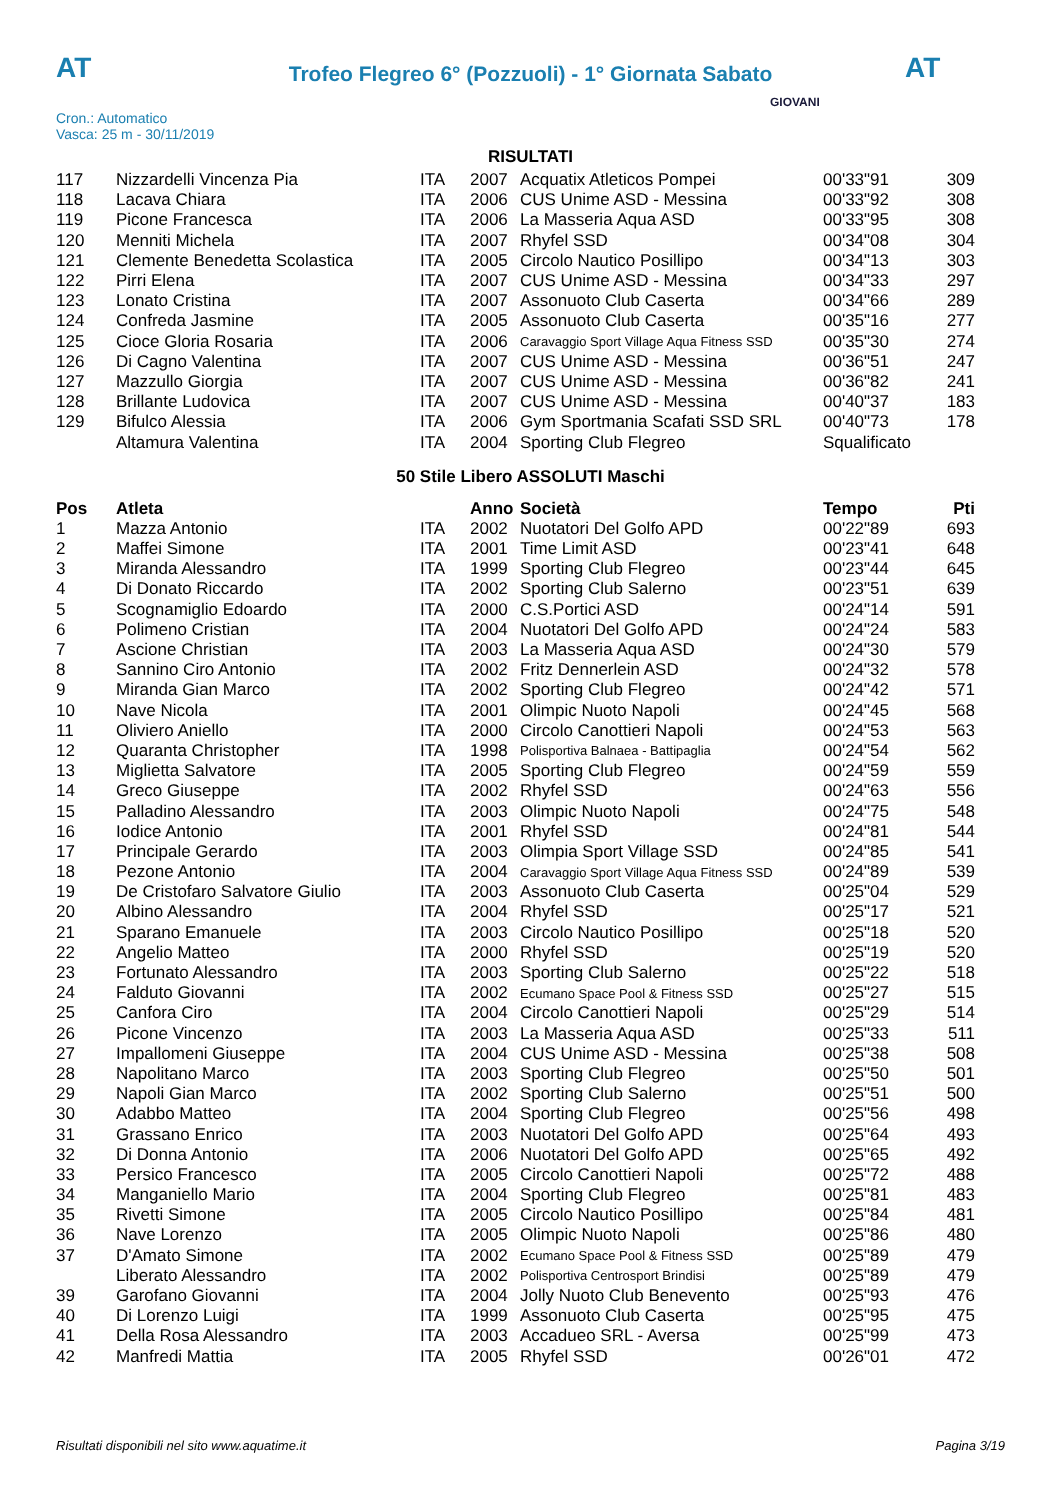AT
Trofeo Flegreo 6° (Pozzuoli) - 1° Giornata Sabato
AT
Cron.: Automatico
Vasca: 25 m - 30/11/2019
GIOVANI
RISULTATI
| 117 | Nizzardelli Vincenza Pia | ITA | 2007 | Acquatix Atleticos Pompei | 00'33"91 | 309 |
| 118 | Lacava Chiara | ITA | 2006 | CUS Unime ASD - Messina | 00'33"92 | 308 |
| 119 | Picone Francesca | ITA | 2006 | La Masseria Aqua ASD | 00'33"95 | 308 |
| 120 | Menniti Michela | ITA | 2007 | Rhyfel SSD | 00'34"08 | 304 |
| 121 | Clemente Benedetta Scolastica | ITA | 2005 | Circolo Nautico Posillipo | 00'34"13 | 303 |
| 122 | Pirri Elena | ITA | 2007 | CUS Unime ASD - Messina | 00'34"33 | 297 |
| 123 | Lonato Cristina | ITA | 2007 | Assonuoto Club Caserta | 00'34"66 | 289 |
| 124 | Confreda Jasmine | ITA | 2005 | Assonuoto Club Caserta | 00'35"16 | 277 |
| 125 | Cioce Gloria Rosaria | ITA | 2006 | Caravaggio Sport Village Aqua Fitness SSD | 00'35"30 | 274 |
| 126 | Di Cagno Valentina | ITA | 2007 | CUS Unime ASD - Messina | 00'36"51 | 247 |
| 127 | Mazzullo Giorgia | ITA | 2007 | CUS Unime ASD - Messina | 00'36"82 | 241 |
| 128 | Brillante Ludovica | ITA | 2007 | CUS Unime ASD - Messina | 00'40"37 | 183 |
| 129 | Bifulco Alessia | ITA | 2006 | Gym Sportmania Scafati SSD SRL | 00'40"73 | 178 |
| | Altamura Valentina | ITA | 2004 | Sporting Club Flegreo | Squalificato | |
50 Stile Libero ASSOLUTI Maschi
| Pos | Atleta | | Anno | Società | Tempo | Pti |
| --- | --- | --- | --- | --- | --- | --- |
| 1 | Mazza Antonio | ITA | 2002 | Nuotatori Del Golfo APD | 00'22"89 | 693 |
| 2 | Maffei Simone | ITA | 2001 | Time Limit ASD | 00'23"41 | 648 |
| 3 | Miranda Alessandro | ITA | 1999 | Sporting Club Flegreo | 00'23"44 | 645 |
| 4 | Di Donato Riccardo | ITA | 2002 | Sporting Club Salerno | 00'23"51 | 639 |
| 5 | Scognamiglio Edoardo | ITA | 2000 | C.S.Portici ASD | 00'24"14 | 591 |
| 6 | Polimeno Cristian | ITA | 2004 | Nuotatori Del Golfo APD | 00'24"24 | 583 |
| 7 | Ascione Christian | ITA | 2003 | La Masseria Aqua ASD | 00'24"30 | 579 |
| 8 | Sannino Ciro Antonio | ITA | 2002 | Fritz Dennerlein ASD | 00'24"32 | 578 |
| 9 | Miranda Gian Marco | ITA | 2002 | Sporting Club Flegreo | 00'24"42 | 571 |
| 10 | Nave Nicola | ITA | 2001 | Olimpic Nuoto Napoli | 00'24"45 | 568 |
| 11 | Oliviero Aniello | ITA | 2000 | Circolo Canottieri Napoli | 00'24"53 | 563 |
| 12 | Quaranta Christopher | ITA | 1998 | Polisportiva Balnaea - Battipaglia | 00'24"54 | 562 |
| 13 | Miglietta Salvatore | ITA | 2005 | Sporting Club Flegreo | 00'24"59 | 559 |
| 14 | Greco Giuseppe | ITA | 2002 | Rhyfel SSD | 00'24"63 | 556 |
| 15 | Palladino Alessandro | ITA | 2003 | Olimpic Nuoto Napoli | 00'24"75 | 548 |
| 16 | Iodice Antonio | ITA | 2001 | Rhyfel SSD | 00'24"81 | 544 |
| 17 | Principale Gerardo | ITA | 2003 | Olimpia Sport Village SSD | 00'24"85 | 541 |
| 18 | Pezone Antonio | ITA | 2004 | Caravaggio Sport Village Aqua Fitness SSD | 00'24"89 | 539 |
| 19 | De Cristofaro Salvatore Giulio | ITA | 2003 | Assonuoto Club Caserta | 00'25"04 | 529 |
| 20 | Albino Alessandro | ITA | 2004 | Rhyfel SSD | 00'25"17 | 521 |
| 21 | Sparano Emanuele | ITA | 2003 | Circolo Nautico Posillipo | 00'25"18 | 520 |
| 22 | Angelio Matteo | ITA | 2000 | Rhyfel SSD | 00'25"19 | 520 |
| 23 | Fortunato Alessandro | ITA | 2003 | Sporting Club Salerno | 00'25"22 | 518 |
| 24 | Falduto Giovanni | ITA | 2002 | Ecumano Space Pool & Fitness SSD | 00'25"27 | 515 |
| 25 | Canfora Ciro | ITA | 2004 | Circolo Canottieri Napoli | 00'25"29 | 514 |
| 26 | Picone Vincenzo | ITA | 2003 | La Masseria Aqua ASD | 00'25"33 | 511 |
| 27 | Impallomeni Giuseppe | ITA | 2004 | CUS Unime ASD - Messina | 00'25"38 | 508 |
| 28 | Napolitano Marco | ITA | 2003 | Sporting Club Flegreo | 00'25"50 | 501 |
| 29 | Napoli Gian Marco | ITA | 2002 | Sporting Club Salerno | 00'25"51 | 500 |
| 30 | Adabbo Matteo | ITA | 2004 | Sporting Club Flegreo | 00'25"56 | 498 |
| 31 | Grassano Enrico | ITA | 2003 | Nuotatori Del Golfo APD | 00'25"64 | 493 |
| 32 | Di Donna Antonio | ITA | 2006 | Nuotatori Del Golfo APD | 00'25"65 | 492 |
| 33 | Persico Francesco | ITA | 2005 | Circolo Canottieri Napoli | 00'25"72 | 488 |
| 34 | Manganiello Mario | ITA | 2004 | Sporting Club Flegreo | 00'25"81 | 483 |
| 35 | Rivetti Simone | ITA | 2005 | Circolo Nautico Posillipo | 00'25"84 | 481 |
| 36 | Nave Lorenzo | ITA | 2005 | Olimpic Nuoto Napoli | 00'25"86 | 480 |
| 37 | D'Amato Simone | ITA | 2002 | Ecumano Space Pool & Fitness SSD | 00'25"89 | 479 |
| | Liberato Alessandro | ITA | 2002 | Polisportiva Centrosport Brindisi | 00'25"89 | 479 |
| 39 | Garofano Giovanni | ITA | 2004 | Jolly Nuoto Club Benevento | 00'25"93 | 476 |
| 40 | Di Lorenzo Luigi | ITA | 1999 | Assonuoto Club Caserta | 00'25"95 | 475 |
| 41 | Della Rosa Alessandro | ITA | 2003 | Accadueo SRL - Aversa | 00'25"99 | 473 |
| 42 | Manfredi Mattia | ITA | 2005 | Rhyfel SSD | 00'26"01 | 472 |
Risultati disponibili nel sito www.aquatime.it Pagina 3/19